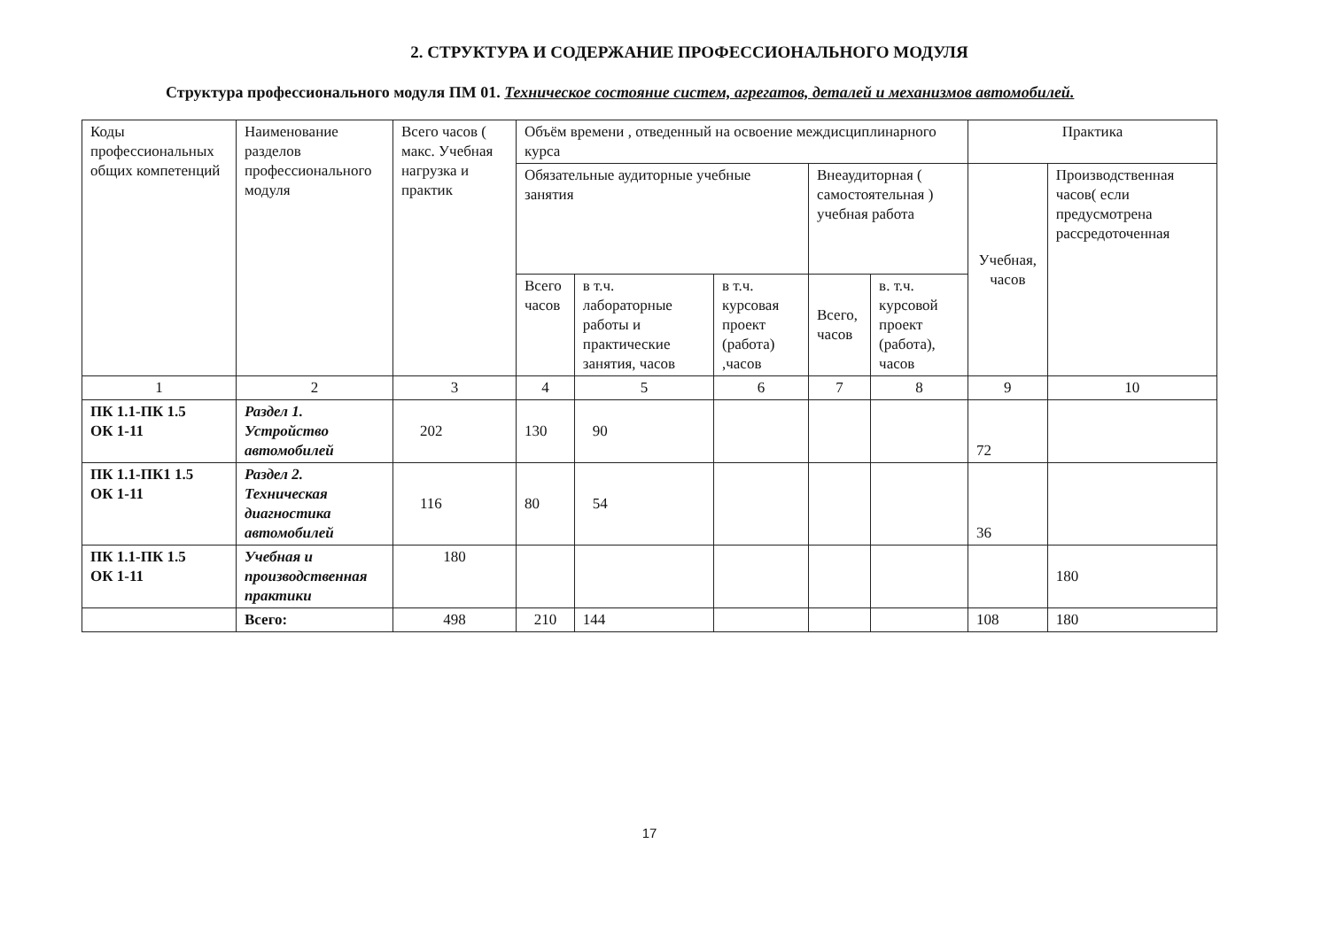2. СТРУКТУРА И СОДЕРЖАНИЕ ПРОФЕССИОНАЛЬНОГО МОДУЛЯ
Структура профессионального модуля ПМ 01. Техническое состояние систем, агрегатов, деталей и механизмов автомобилей.
| Коды профессиональных общих компетенций | Наименование разделов профессионального модуля | Всего часов ( макс. Учебная нагрузка и практик | Объём времени , отведенный на освоение междисциплинарного курса | | | | | Практика | |
| --- | --- | --- | --- | --- | --- | --- | --- | --- | --- |
| | | | Обязательные аудиторные учебные занятия | | | Внеаудиторная ( самостоятельная ) учебная работа | | Учебная, часов | Производственная часов( если предусмотрена рассредоточенная |
| | | | Всего часов | в т.ч. лабораторные работы и практические занятия, часов | в т.ч. курсовая проект (работа) ,часов | Всего, часов | в. т.ч. курсовой проект (работа), часов | | |
| 1 | 2 | 3 | 4 | 5 | 6 | 7 | 8 | 9 | 10 |
| ПК 1.1-ПК 1.5 ОК 1-11 | Раздел 1. Устройство автомобилей | 202 | 130 | 90 | | | | 72 | |
| ПК 1.1-ПК1 1.5 ОК 1-11 | Раздел 2. Техническая диагностика автомобилей | 116 | 80 | 54 | | | | 36 | |
| ПК 1.1-ПК 1.5 ОК 1-11 | Учебная и производственная практики | 180 | | | | | | | 180 |
| | Всего: | 498 | 210 | 144 | | | | 108 | 180 |
17